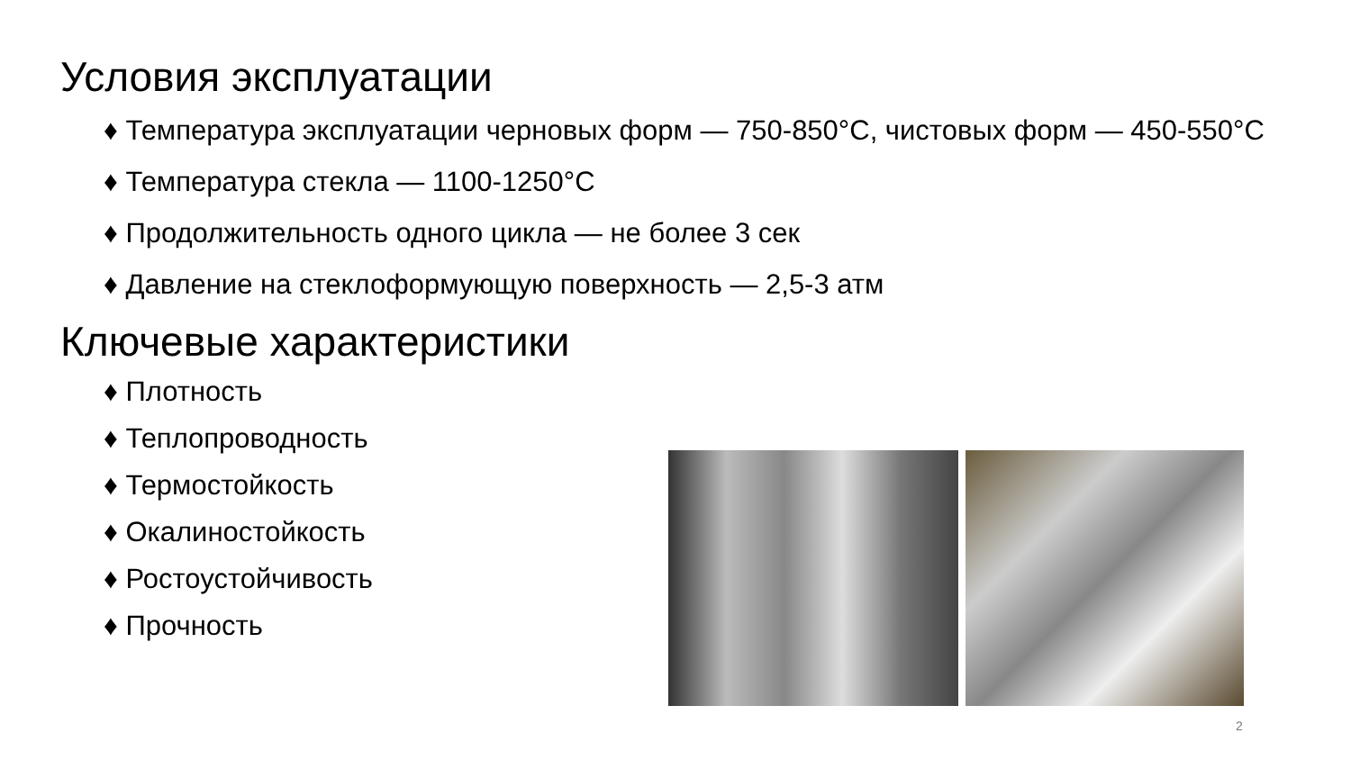Условия эксплуатации
♦ Температура эксплуатации черновых форм — 750-850°C, чистовых форм — 450-550°C
♦ Температура стекла — 1100-1250°C
♦ Продолжительность одного цикла — не более 3 сек
♦ Давление на стеклоформующую поверхность — 2,5-3 атм
Ключевые характеристики
♦ Плотность
♦ Теплопроводность
♦ Термостойкость
♦ Окалиностойкость
♦ Ростоустойчивость
♦ Прочность
2